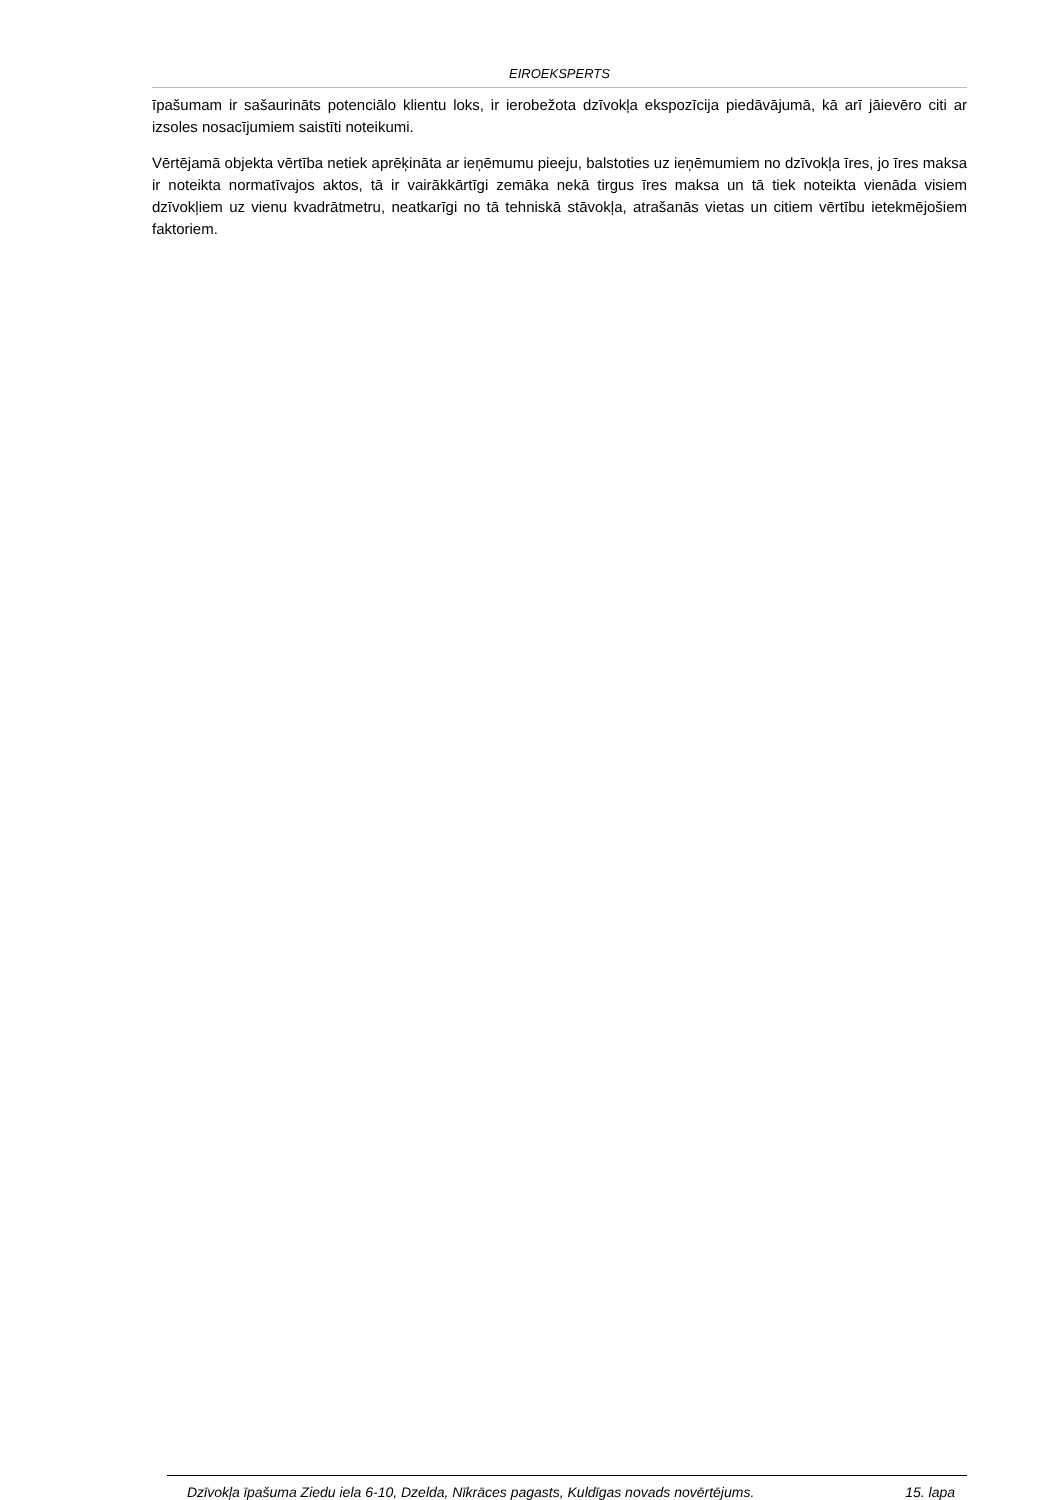EIROEKSPERTS
īpašumam ir sašaurināts potenciālo klientu loks, ir ierobežota dzīvokļa ekspozīcija piedāvājumā, kā arī jāievēro citi ar izsoles nosacījumiem saistīti noteikumi.
Vērtējamā objekta vērtība netiek aprēķināta ar ieņēmumu pieeju, balstoties uz ieņēmumiem no dzīvokļa īres, jo īres maksa ir noteikta normatīvajos aktos, tā ir vairākkārtīgi zemāka nekā tirgus īres maksa un tā tiek noteikta vienāda visiem dzīvokļiem uz vienu kvadrātmetru, neatkarīgi no tā tehniskā stāvokļa, atrašanās vietas un citiem vērtību ietekmējošiem faktoriem.
Dzīvokļa īpašuma Ziedu iela 6-10, Dzelda, Nīkrāces pagasts, Kuldīgas novads novērtējums. 15. lapa